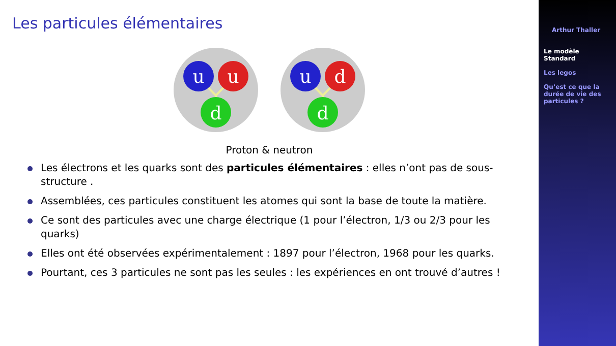Les particules élémentaires
u
u
d
u
d
d
Proton & neutron
Les électrons et les quarks sont des particules élémentaires : elles n’ont pas de sous-structure .
Assemblées, ces particules constituent les atomes qui sont la base de toute la matière.
Ce sont des particules avec une charge électrique (1 pour l’électron, 1/3 ou 2/3 pour les quarks)
Elles ont été observées expérimentalement : 1897 pour l’électron, 1968 pour les quarks.
Pourtant, ces 3 particules ne sont pas les seules : les expériences en ont trouvé d’autres !
Arthur Thaller
Le modèle
Standard
Les legos
Qu’est ce que la
durée de vie des
particules ?